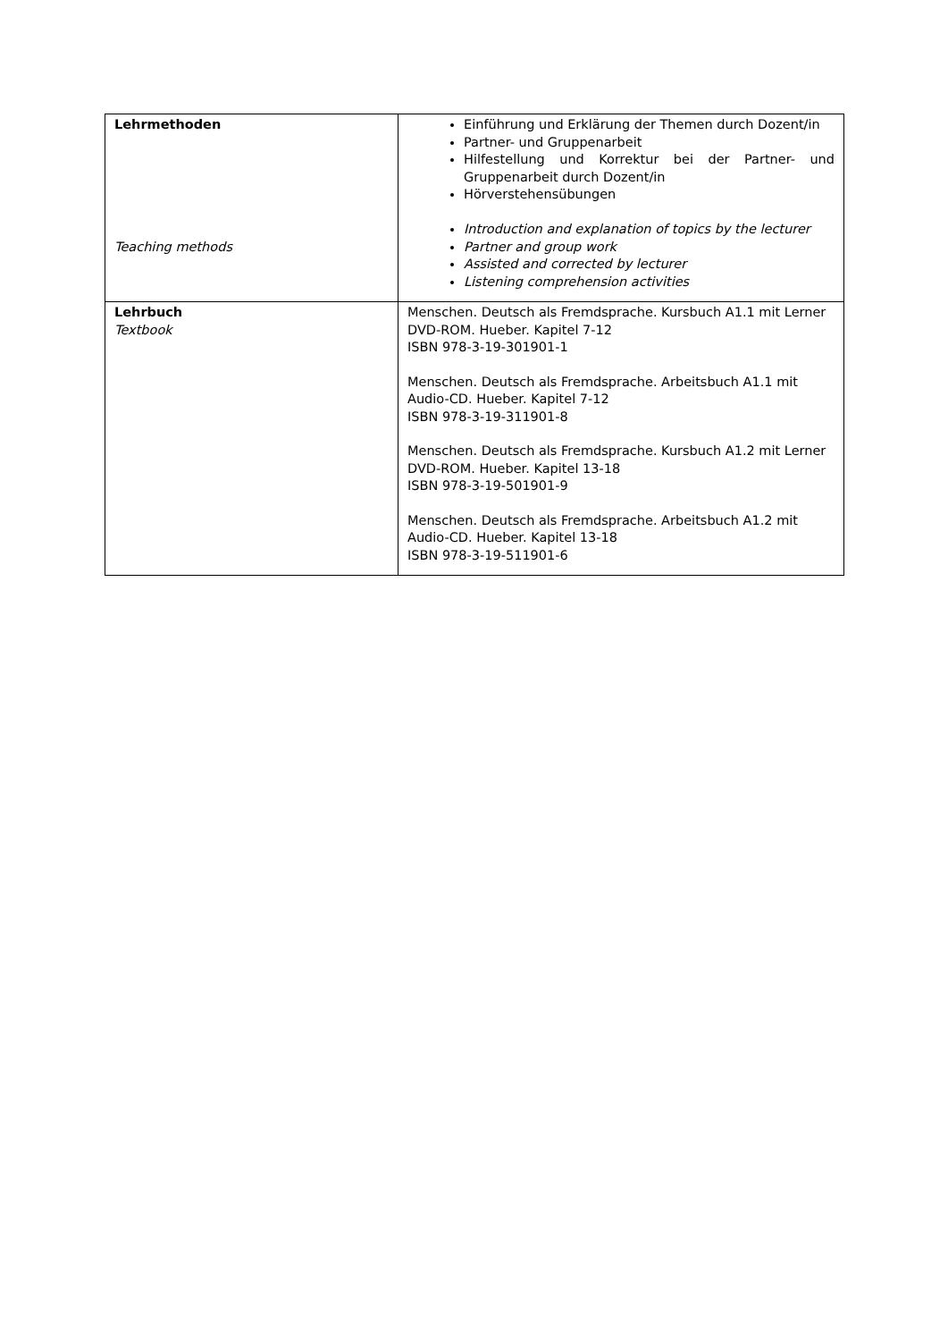| Lehrmethoden Teaching methods | Einführung und Erklärung der Themen durch Dozent/in Partner- und Gruppenarbeit Hilfestellung und Korrektur bei der Partner- und Gruppenarbeit durch Dozent/in Hörverstehensübungen Introduction and explanation of topics by the lecturer Partner and group work Assisted and corrected by lecturer Listening comprehension activities |
| Lehrbuch Textbook | Menschen. Deutsch als Fremdsprache. Kursbuch A1.1 mit Lerner DVD-ROM. Hueber. Kapitel 7-12 ISBN 978-3-19-301901-1 Menschen. Deutsch als Fremdsprache. Arbeitsbuch A1.1 mit Audio-CD. Hueber. Kapitel 7-12 ISBN 978-3-19-311901-8 Menschen. Deutsch als Fremdsprache. Kursbuch A1.2 mit Lerner DVD-ROM. Hueber. Kapitel 13-18 ISBN 978-3-19-501901-9 Menschen. Deutsch als Fremdsprache. Arbeitsbuch A1.2 mit Audio-CD. Hueber. Kapitel 13-18 ISBN 978-3-19-511901-6 |